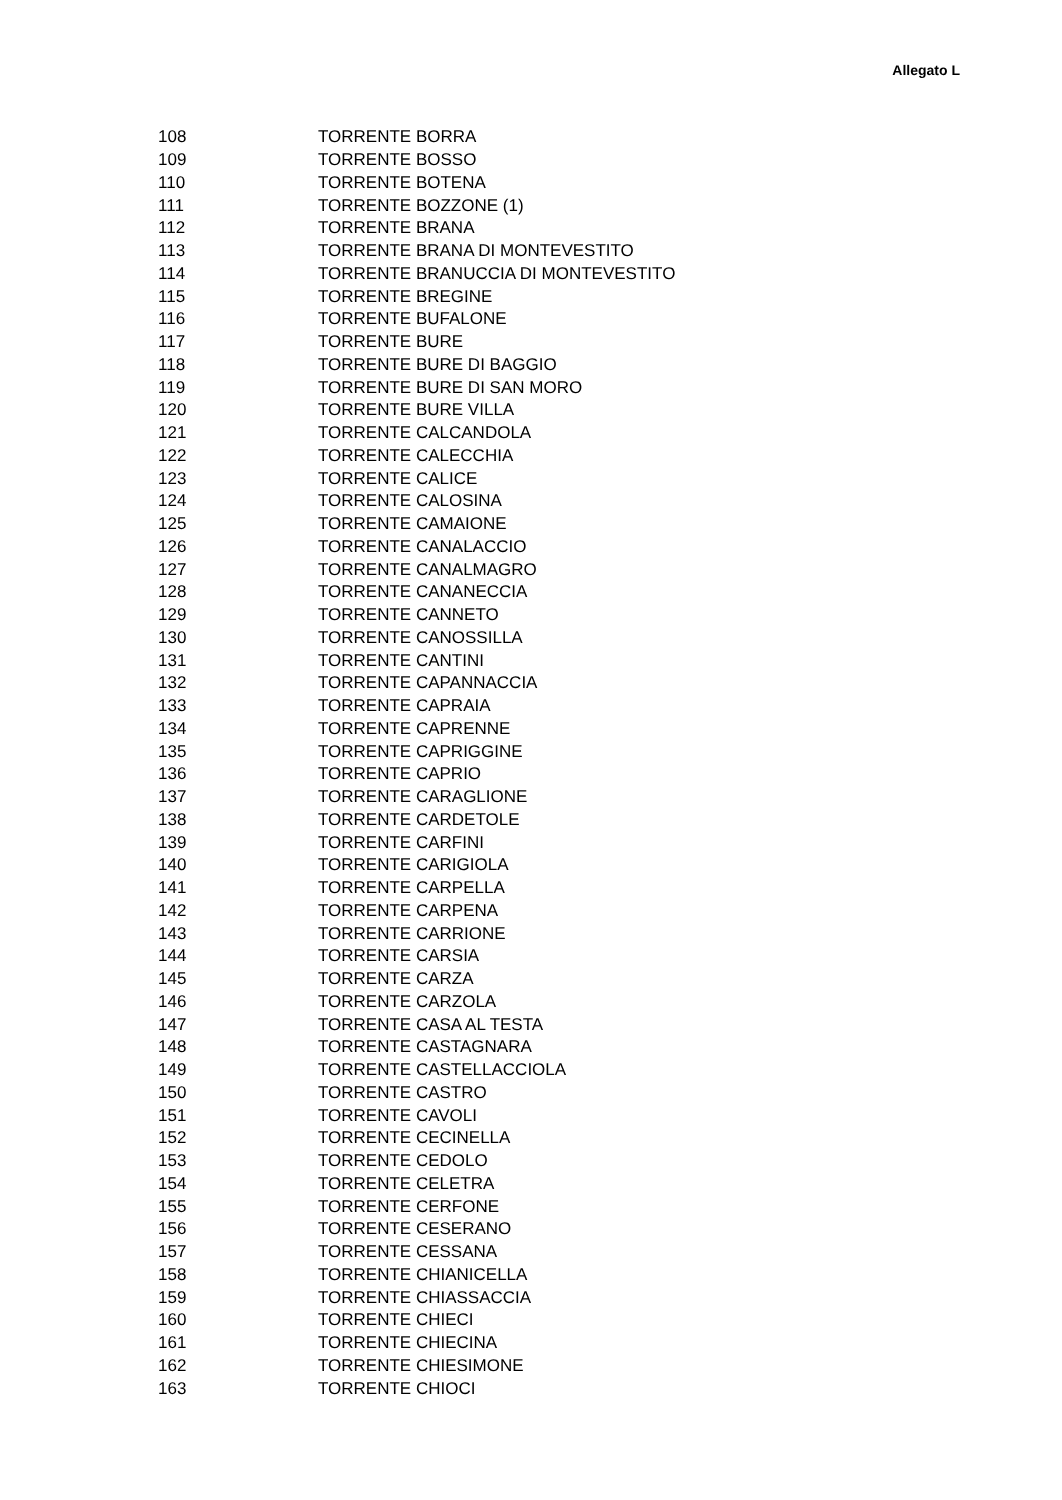Allegato L
| 108 | TORRENTE BORRA |
| 109 | TORRENTE BOSSO |
| 110 | TORRENTE BOTENA |
| 111 | TORRENTE BOZZONE (1) |
| 112 | TORRENTE BRANA |
| 113 | TORRENTE BRANA DI MONTEVESTITO |
| 114 | TORRENTE BRANUCCIA DI MONTEVESTITO |
| 115 | TORRENTE BREGINE |
| 116 | TORRENTE BUFALONE |
| 117 | TORRENTE BURE |
| 118 | TORRENTE BURE DI BAGGIO |
| 119 | TORRENTE BURE DI SAN MORO |
| 120 | TORRENTE BURE VILLA |
| 121 | TORRENTE CALCANDOLA |
| 122 | TORRENTE CALECCHIA |
| 123 | TORRENTE CALICE |
| 124 | TORRENTE CALOSINA |
| 125 | TORRENTE CAMAIONE |
| 126 | TORRENTE CANALACCIO |
| 127 | TORRENTE CANALMAGRO |
| 128 | TORRENTE CANANECCIA |
| 129 | TORRENTE CANNETO |
| 130 | TORRENTE CANOSSILLA |
| 131 | TORRENTE CANTINI |
| 132 | TORRENTE CAPANNACCIA |
| 133 | TORRENTE CAPRAIA |
| 134 | TORRENTE CAPRENNE |
| 135 | TORRENTE CAPRIGGINE |
| 136 | TORRENTE CAPRIO |
| 137 | TORRENTE CARAGLIONE |
| 138 | TORRENTE CARDETOLE |
| 139 | TORRENTE CARFINI |
| 140 | TORRENTE CARIGIOLA |
| 141 | TORRENTE CARPELLA |
| 142 | TORRENTE CARPENA |
| 143 | TORRENTE CARRIONE |
| 144 | TORRENTE CARSIA |
| 145 | TORRENTE CARZA |
| 146 | TORRENTE CARZOLA |
| 147 | TORRENTE CASA AL TESTA |
| 148 | TORRENTE CASTAGNARA |
| 149 | TORRENTE CASTELLACCIOLA |
| 150 | TORRENTE CASTRO |
| 151 | TORRENTE CAVOLI |
| 152 | TORRENTE CECINELLA |
| 153 | TORRENTE CEDOLO |
| 154 | TORRENTE CELETRA |
| 155 | TORRENTE CERFONE |
| 156 | TORRENTE CESERANO |
| 157 | TORRENTE CESSANA |
| 158 | TORRENTE CHIANICELLA |
| 159 | TORRENTE CHIASSACCIA |
| 160 | TORRENTE CHIECI |
| 161 | TORRENTE CHIECINA |
| 162 | TORRENTE CHIESIMONE |
| 163 | TORRENTE CHIOCI |